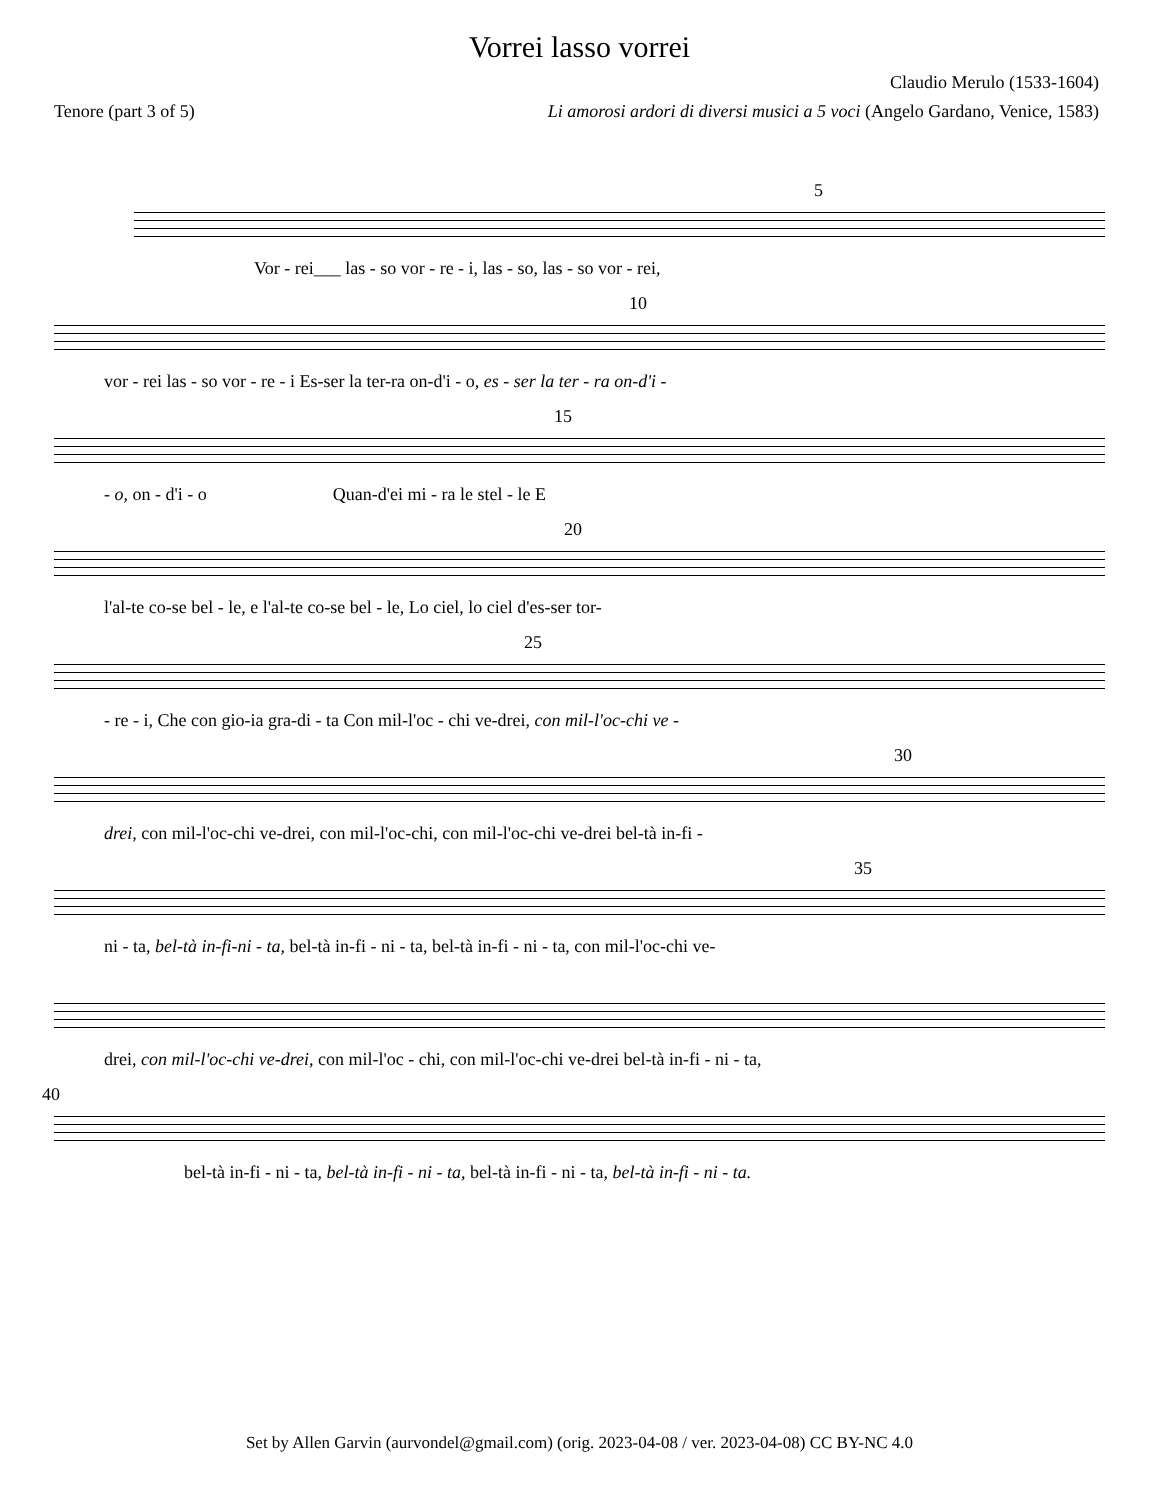Vorrei lasso vorrei
Claudio Merulo (1533-1604)
Tenore (part 3 of 5) Li amorosi ardori di diversi musici a 5 voci (Angelo Gardano, Venice, 1583)
5
Vor - rei___ las - so vor - re - i, las - so, las - so vor - rei,
10
vor - rei las - so vor - re - i Es-ser la ter-ra on-d'i - o, es - ser la ter - ra on-d'i -
15
- o, on - d'i - o Quan-d'ei mi - ra le stel - le E
20
l'al-te co-se bel - le, e l'al-te co-se bel - le, Lo ciel, lo ciel d'es-ser tor-
25
- re - i, Che con gio-ia gra-di - ta Con mil-l'oc - chi ve-drei, con mil-l'oc-chi ve -
30
drei, con mil-l'oc-chi ve-drei, con mil-l'oc-chi, con mil-l'oc-chi ve-drei bel-tà in-fi -
35
ni - ta, bel-tà in-fi-ni - ta, bel-tà in-fi - ni - ta, bel-tà in-fi - ni - ta, con mil-l'oc-chi ve-
drei, con mil-l'oc-chi ve-drei, con mil-l'oc - chi, con mil-l'oc-chi ve-drei bel-tà in-fi - ni - ta,
40
bel-tà in-fi - ni - ta, bel-tà in-fi - ni - ta, bel-tà in-fi - ni - ta, bel-tà in-fi - ni - ta.
Set by Allen Garvin (aurvondel@gmail.com) (orig. 2023-04-08 / ver. 2023-04-08) CC BY-NC 4.0